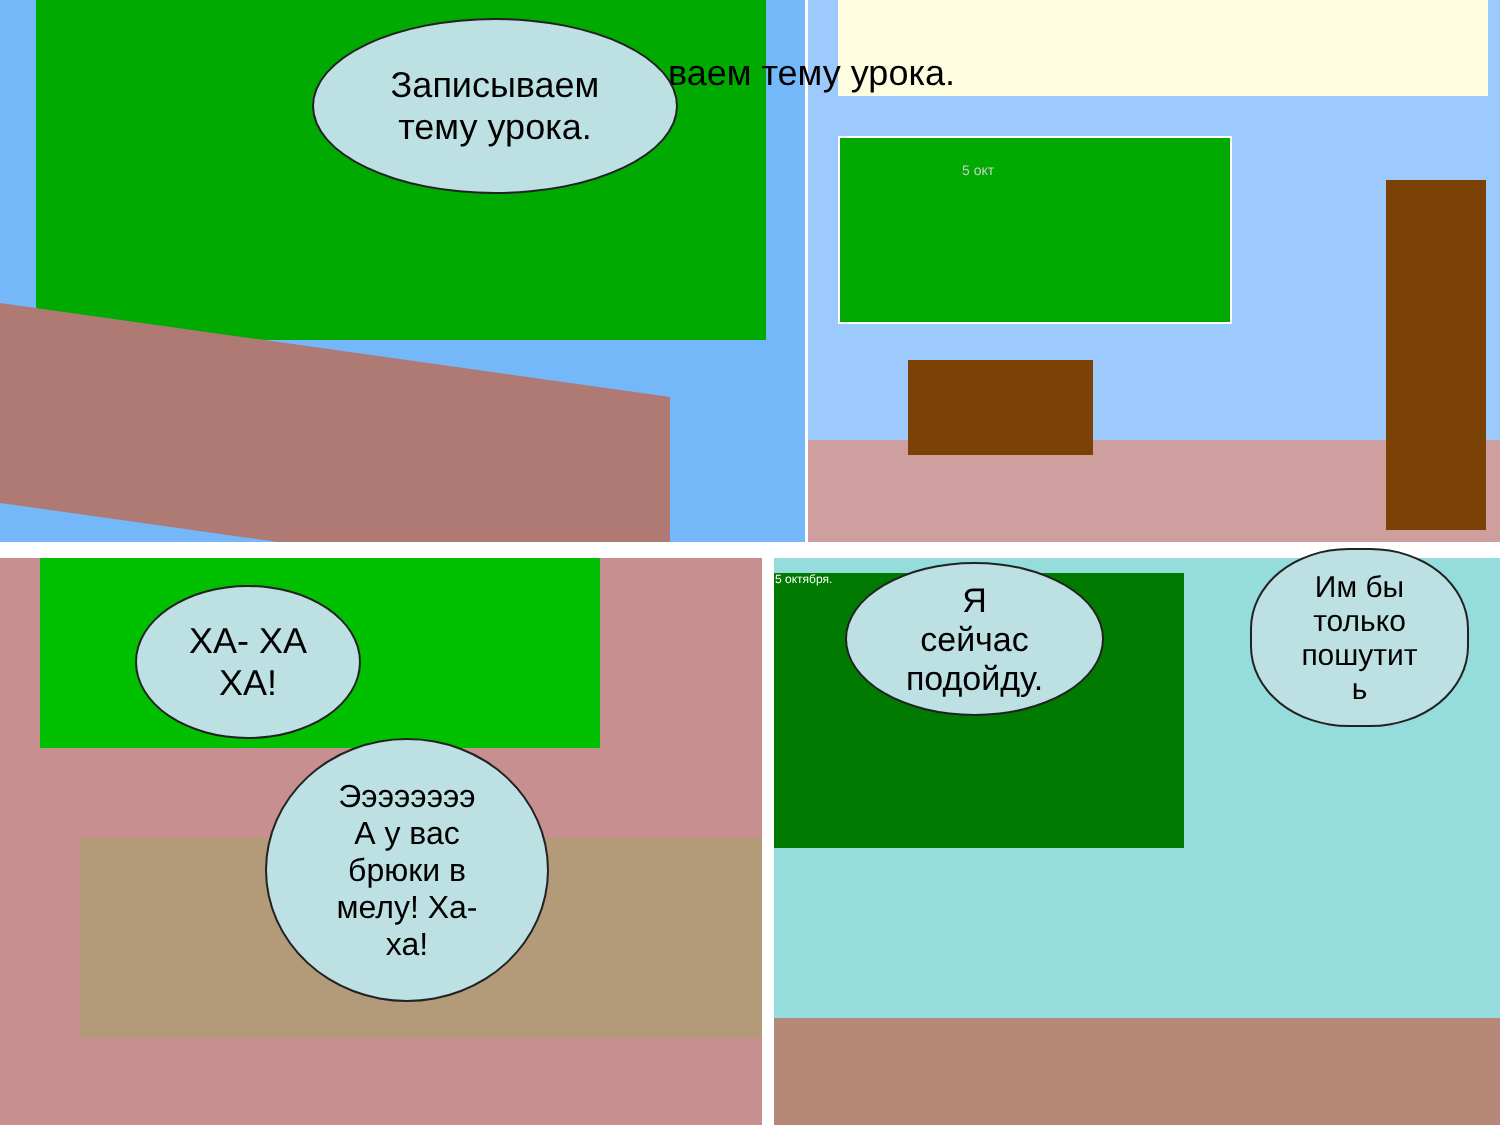ваем тему урока.
Записываем
тему урока.
5 окт
ХА- ХА
ХА!
Ээээээээ
А у вас
брюки в
мелу! Ха-
ха!
5 октября.
Я
сейчас
подойду.
Им бы
только
пошутит
ь